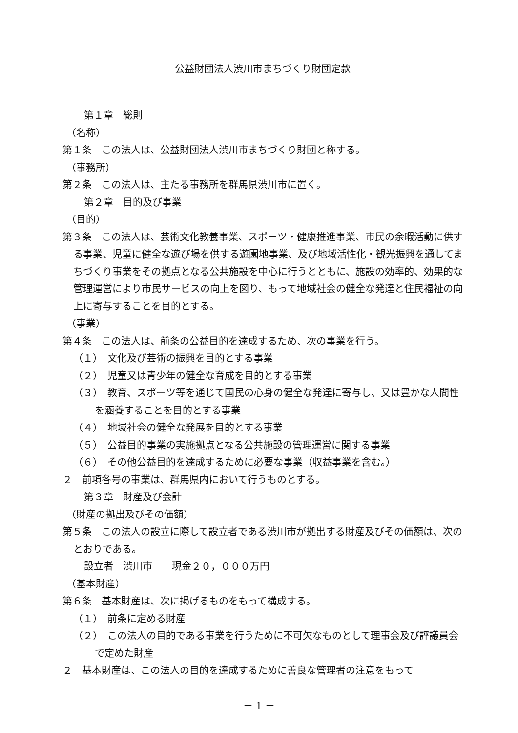公益財団法人渋川市まちづくり財団定款
第１章　総則
（名称）
第１条　この法人は、公益財団法人渋川市まちづくり財団と称する。
（事務所）
第２条　この法人は、主たる事務所を群馬県渋川市に置く。
第２章　目的及び事業
（目的）
第３条　この法人は、芸術文化教養事業、スポーツ・健康推進事業、市民の余暇活動に供する事業、児童に健全な遊び場を供する遊園地事業、及び地域活性化・観光振興を通してまちづくり事業をその拠点となる公共施設を中心に行うとともに、施設の効率的、効果的な管理運営により市民サービスの向上を図り、もって地域社会の健全な発達と住民福祉の向上に寄与することを目的とする。
（事業）
第４条　この法人は、前条の公益目的を達成するため、次の事業を行う。
（１）　文化及び芸術の振興を目的とする事業
（２）　児童又は青少年の健全な育成を目的とする事業
（３）　教育、スポーツ等を通じて国民の心身の健全な発達に寄与し、又は豊かな人間性を涵養することを目的とする事業
（４）　地域社会の健全な発展を目的とする事業
（５）　公益目的事業の実施拠点となる公共施設の管理運営に関する事業
（６）　その他公益目的を達成するために必要な事業（収益事業を含む。）
２　前項各号の事業は、群馬県内において行うものとする。
第３章　財産及び会計
（財産の拠出及びその価額）
第５条　この法人の設立に際して設立者である渋川市が拠出する財産及びその価額は、次のとおりである。
設立者　渋川市　　現金２０，０００万円
（基本財産）
第６条　基本財産は、次に掲げるものをもって構成する。
（１）　前条に定める財産
（２）　この法人の目的である事業を行うために不可欠なものとして理事会及び評議員会で定めた財産
２　基本財産は、この法人の目的を達成するために善良な管理者の注意をもって
－ 1 －